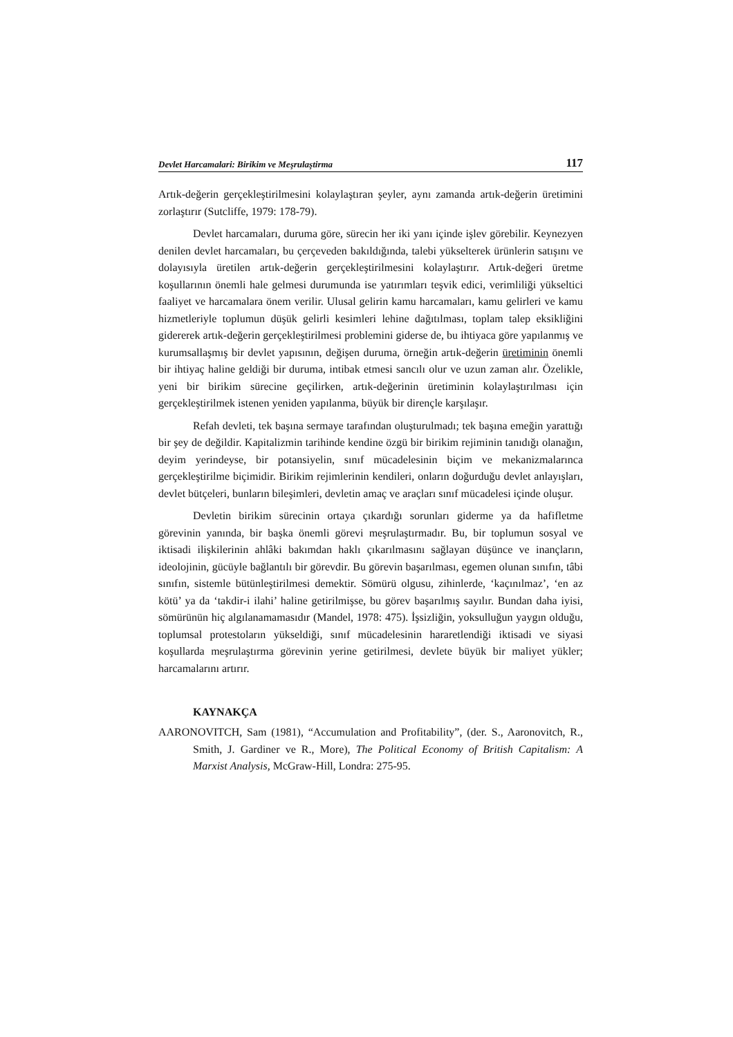Devlet Harcamalari: Birikim ve Meşrulaştirma 117
Artık-değerin gerçekleştirilmesini kolaylaştıran şeyler, aynı zamanda artık-değerin üretimini zorlaştırır (Sutcliffe, 1979: 178-79).
Devlet harcamaları, duruma göre, sürecin her iki yanı içinde işlev görebilir. Keynezyen denilen devlet harcamaları, bu çerçeveden bakıldığında, talebi yükselterek ürünlerin satışını ve dolayısıyla üretilen artık-değerin gerçekleştirilmesini kolaylaştırır. Artık-değeri üretme koşullarının önemli hale gelmesi durumunda ise yatırımları teşvik edici, verimliliği yükseltici faaliyet ve harcamalara önem verilir. Ulusal gelirin kamu harcamaları, kamu gelirleri ve kamu hizmetleriyle toplumun düşük gelirli kesimleri lehine dağıtılması, toplam talep eksikliğini gidererek artık-değerin gerçekleştirilmesi problemini giderse de, bu ihtiyaca göre yapılanmış ve kurumsallaşmış bir devlet yapısının, değişen duruma, örneğin artık-değerin üretiminin önemli bir ihtiyaç haline geldiği bir duruma, intibak etmesi sancılı olur ve uzun zaman alır. Özelikle, yeni bir birikim sürecine geçilirken, artık-değerinin üretiminin kolaylaştırılması için gerçekleştirilmek istenen yeniden yapılanma, büyük bir dirençle karşılaşır.
Refah devleti, tek başına sermaye tarafından oluşturulmadı; tek başına emeğin yarattığı bir şey de değildir. Kapitalizmin tarihinde kendine özgü bir birikim rejiminin tanıdığı olanağın, deyim yerindeyse, bir potansiyelin, sınıf mücadelesinin biçim ve mekanizmalarınca gerçekleştirilme biçimidir. Birikim rejimlerinin kendileri, onların doğurduğu devlet anlayışları, devlet bütçeleri, bunların bileşimleri, devletin amaç ve araçları sınıf mücadelesi içinde oluşur.
Devletin birikim sürecinin ortaya çıkardığı sorunları giderme ya da hafifletme görevinin yanında, bir başka önemli görevi meşrulaştırmadır. Bu, bir toplumun sosyal ve iktisadi ilişkilerinin ahlâki bakımdan haklı çıkarılmasını sağlayan düşünce ve inançların, ideolojinin, gücüyle bağlantılı bir görevdir. Bu görevin başarılması, egemen olunan sınıfın, tâbi sınıfın, sistemle bütünleştirilmesi demektir. Sömürü olgusu, zihinlerde, ‘kaçınılmaz’, ‘en az kötü’ ya da ‘takdir-i ilahi’ haline getirilmişse, bu görev başarılmış sayılır. Bundan daha iyisi, sömürünün hiç algılanamamasıdır (Mandel, 1978: 475). İşsizliğin, yoksulluğun yaygın olduğu, toplumsal protestoların yükseldiği, sınıf mücadelesinin hararetlendiği iktisadi ve siyasi koşullarda meşrulaştırma görevinin yerine getirilmesi, devlete büyük bir maliyet yükler; harcamalarını artırır.
KAYNAKÇA
AARONOVITCH, Sam (1981), “Accumulation and Profitability”, (der. S., Aaronovitch, R., Smith, J. Gardiner ve R., More), The Political Economy of British Capitalism: A Marxist Analysis, McGraw-Hill, Londra: 275-95.